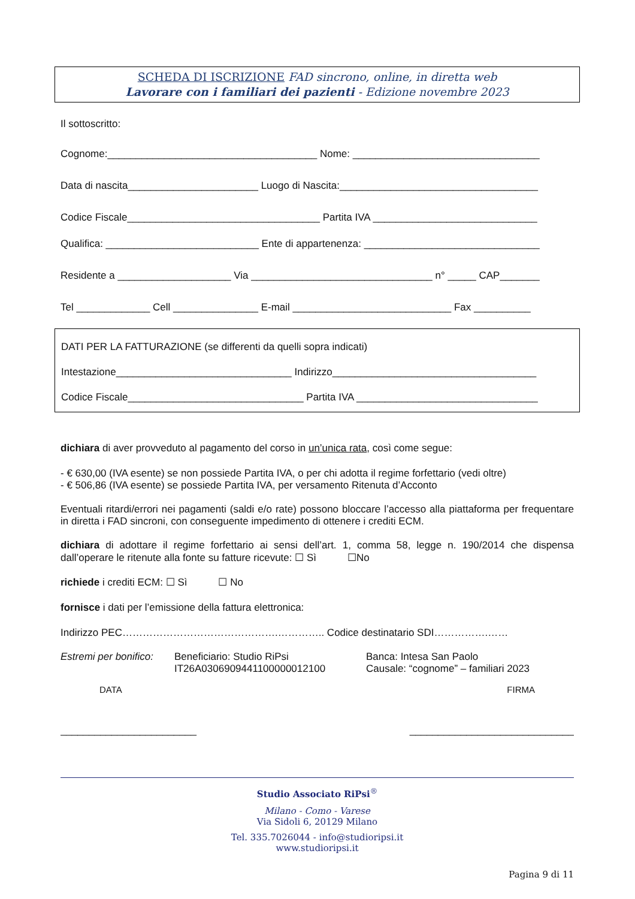SCHEDA DI ISCRIZIONE FAD sincrono, online, in diretta web
Lavorare con i familiari dei pazienti - Edizione novembre 2023
Il sottoscritto:
Cognome:_____________________________________ Nome: _________________________________
Data di nascita_______________________ Luogo di Nascita:___________________________________
Codice Fiscale__________________________________ Partita IVA _____________________________
Qualifica: ___________________________ Ente di appartenenza: _______________________________
Residente a ____________________ Via ________________________________ n° _____ CAP_______
Tel _____________ Cell _______________ E-mail ____________________________ Fax __________
DATI PER LA FATTURAZIONE (se differenti da quelli sopra indicati)
Intestazione_______________________________ Indirizzo____________________________________
Codice Fiscale_______________________________ Partita IVA ________________________________
dichiara di aver provveduto al pagamento del corso in un’unica rata, così come segue:
- € 630,00 (IVA esente) se non possiede Partita IVA, o per chi adotta il regime forfettario (vedi oltre)
- € 506,86 (IVA esente) se possiede Partita IVA, per versamento Ritenuta d’Acconto
Eventuali ritardi/errori nei pagamenti (saldi e/o rate) possono bloccare l’accesso alla piattaforma per frequentare in diretta i FAD sincroni, con conseguente impedimento di ottenere i crediti ECM.
dichiara di adottare il regime forfettario ai sensi dell’art. 1, comma 58, legge n. 190/2014 che dispensa dall’operare le ritenute alla fonte su fatture ricevute: ☐ Sì ☐No
richiede i crediti ECM: ☐ Sì ☐ No
fornisce i dati per l’emissione della fattura elettronica:
Indirizzo PEC……………………………………….………….. Codice destinatario SDI…………….……
Estremi per bonifico:
Beneficiario: Studio RiPsi
IT26A0306909441100000012100
Banca: Intesa San Paolo
Causale: “cognome” – familiari 2023
DATA FIRMA
________________________ _____________________________
Studio Associato RiPsi<sup>®</sup>
Milano - Como - Varese
Via Sidoli 6, 20129 Milano
Tel. 335.7026044 - info@studioripsi.it
www.studioripsi.it
Pagina 9 di 11